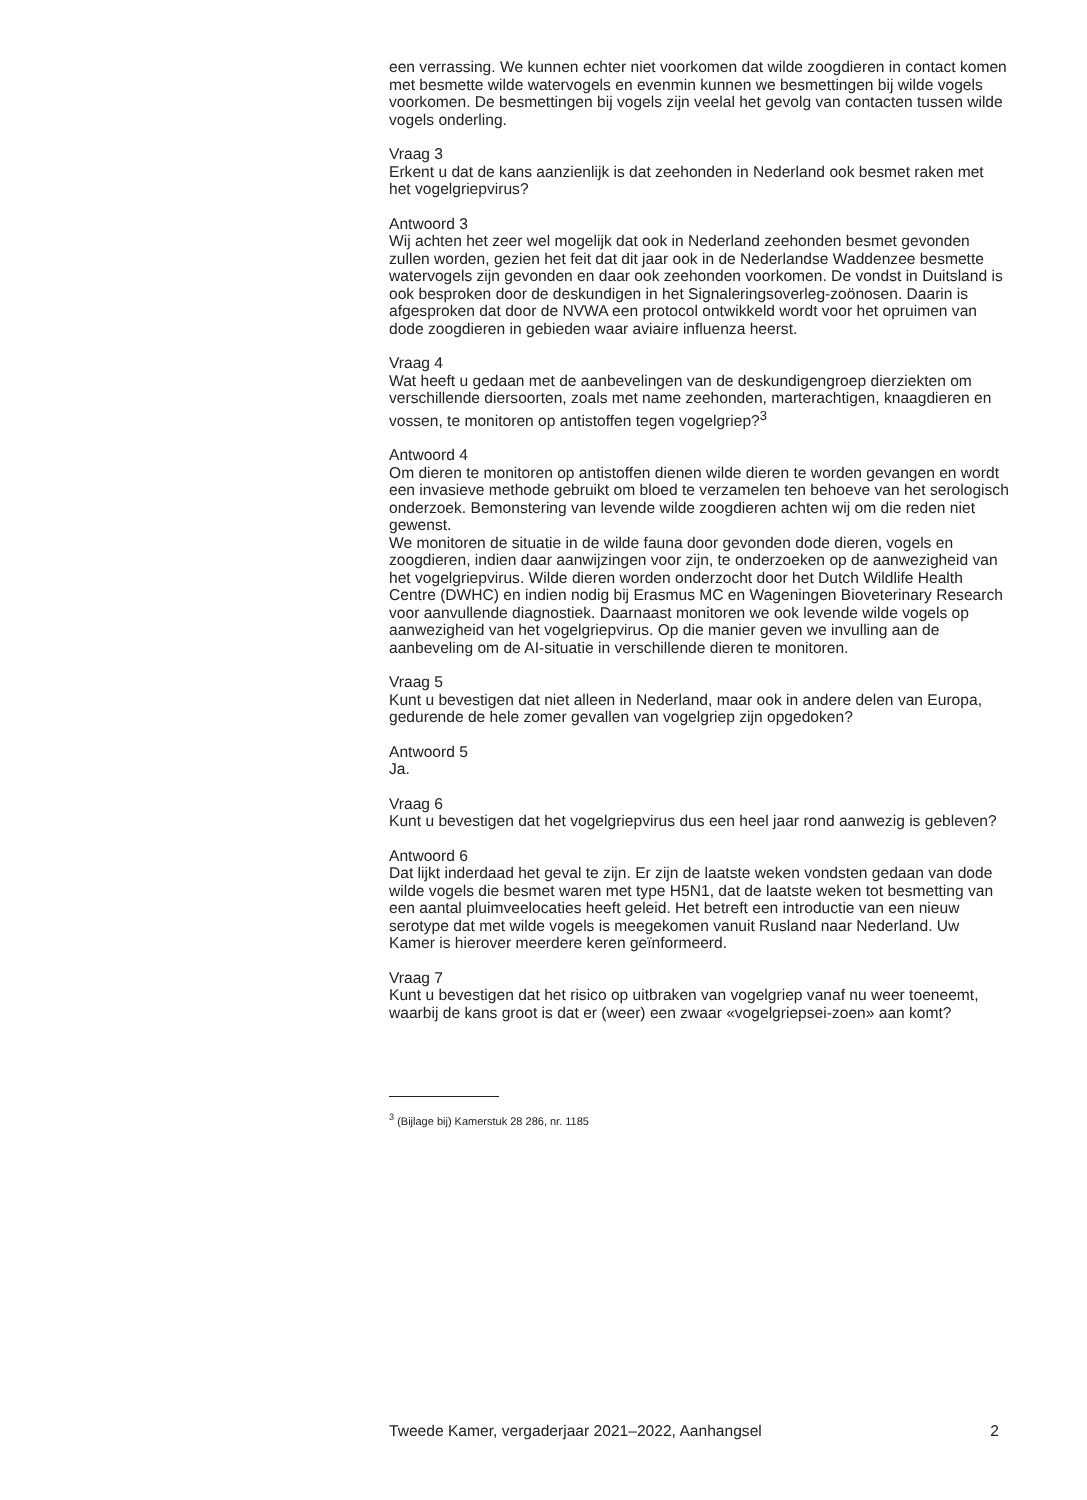een verrassing. We kunnen echter niet voorkomen dat wilde zoogdieren in contact komen met besmette wilde watervogels en evenmin kunnen we besmettingen bij wilde vogels voorkomen. De besmettingen bij vogels zijn veelal het gevolg van contacten tussen wilde vogels onderling.
Vraag 3
Erkent u dat de kans aanzienlijk is dat zeehonden in Nederland ook besmet raken met het vogelgriepvirus?
Antwoord 3
Wij achten het zeer wel mogelijk dat ook in Nederland zeehonden besmet gevonden zullen worden, gezien het feit dat dit jaar ook in de Nederlandse Waddenzee besmette watervogels zijn gevonden en daar ook zeehonden voorkomen. De vondst in Duitsland is ook besproken door de deskundigen in het Signaleringsoverleg-zoönosen. Daarin is afgesproken dat door de NVWA een protocol ontwikkeld wordt voor het opruimen van dode zoogdieren in gebieden waar aviaire influenza heerst.
Vraag 4
Wat heeft u gedaan met de aanbevelingen van de deskundigengroep dierziekten om verschillende diersoorten, zoals met name zeehonden, marterachtigen, knaagdieren en vossen, te monitoren op antistoffen tegen vogelgriep?<sup>3</sup>
Antwoord 4
Om dieren te monitoren op antistoffen dienen wilde dieren te worden gevangen en wordt een invasieve methode gebruikt om bloed te verzamelen ten behoeve van het serologisch onderzoek. Bemonstering van levende wilde zoogdieren achten wij om die reden niet gewenst.
We monitoren de situatie in de wilde fauna door gevonden dode dieren, vogels en zoogdieren, indien daar aanwijzingen voor zijn, te onderzoeken op de aanwezigheid van het vogelgriepvirus. Wilde dieren worden onderzocht door het Dutch Wildlife Health Centre (DWHC) en indien nodig bij Erasmus MC en Wageningen Bioveterinary Research voor aanvullende diagnostiek. Daarnaast monitoren we ook levende wilde vogels op aanwezigheid van het vogelgriepvirus. Op die manier geven we invulling aan de aanbeveling om de AI-situatie in verschillende dieren te monitoren.
Vraag 5
Kunt u bevestigen dat niet alleen in Nederland, maar ook in andere delen van Europa, gedurende de hele zomer gevallen van vogelgriep zijn opgedoken?
Antwoord 5
Ja.
Vraag 6
Kunt u bevestigen dat het vogelgriepvirus dus een heel jaar rond aanwezig is gebleven?
Antwoord 6
Dat lijkt inderdaad het geval te zijn. Er zijn de laatste weken vondsten gedaan van dode wilde vogels die besmet waren met type H5N1, dat de laatste weken tot besmetting van een aantal pluimveelocaties heeft geleid. Het betreft een introductie van een nieuw serotype dat met wilde vogels is meegekomen vanuit Rusland naar Nederland. Uw Kamer is hierover meerdere keren geïnformeerd.
Vraag 7
Kunt u bevestigen dat het risico op uitbraken van vogelgriep vanaf nu weer toeneemt, waarbij de kans groot is dat er (weer) een zwaar «vogelgriepsei-zoen» aan komt?
<sup>3</sup> (Bijlage bij) Kamerstuk 28 286, nr. 1185
Tweede Kamer, vergaderjaar 2021–2022, Aanhangsel 2